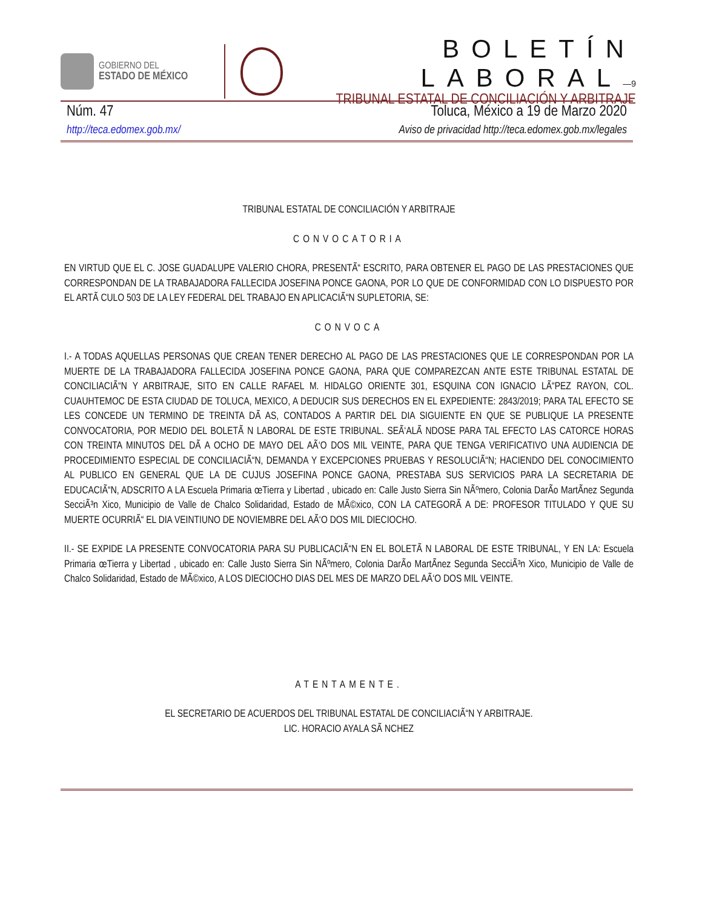GOBIERNO DEL
ESTADO DE MÉXICO
BOLETÍN LABORAL—9
TRIBUNAL ESTATAL DE CONCILIACIÓN Y ARBITRAJE
Núm. 47 Toluca, México a 19 de Marzo 2020
http://teca.edomex.gob.mx/ Aviso de privacidad http://teca.edomex.gob.mx/legales
TRIBUNAL ESTATAL DE CONCILIACIÓN Y ARBITRAJE
CONVOCATORIA
EN VIRTUD QUE EL C. JOSE GUADALUPE VALERIO CHORA, PRESENTÃ“ ESCRITO, PARA OBTENER EL PAGO DE LAS PRESTACIONES QUE CORRESPONDAN DE LA TRABAJADORA FALLECIDA JOSEFINA PONCE GAONA, POR LO QUE DE CONFORMIDAD CON LO DISPUESTO POR EL ARTÃ CULO 503 DE LA LEY FEDERAL DEL TRABAJO EN APLICACIÃ“N SUPLETORIA, SE:
CONVOCA
I.- A TODAS AQUELLAS PERSONAS QUE CREAN TENER DERECHO AL PAGO DE LAS PRESTACIONES QUE LE CORRESPONDAN POR LA MUERTE DE LA TRABAJADORA FALLECIDA JOSEFINA PONCE GAONA, PARA QUE COMPAREZCAN ANTE ESTE TRIBUNAL ESTATAL DE CONCILIACIÃ“N Y ARBITRAJE, SITO EN CALLE RAFAEL M. HIDALGO ORIENTE 301, ESQUINA CON IGNACIO LÃ“PEZ RAYON, COL. CUAUHTEMOC DE ESTA CIUDAD DE TOLUCA, MEXICO, A DEDUCIR SUS DERECHOS EN EL EXPEDIENTE: 2843/2019; PARA TAL EFECTO SE LES CONCEDE UN TERMINO DE TREINTA DÃ AS, CONTADOS A PARTIR DEL DIA SIGUIENTE EN QUE SE PUBLIQUE LA PRESENTE CONVOCATORIA, POR MEDIO DEL BOLETÃ N LABORAL DE ESTE TRIBUNAL. SEÃ‘ALÃ NDOSE PARA TAL EFECTO LAS CATORCE HORAS CON TREINTA MINUTOS DEL DÃ A OCHO DE MAYO DEL AÃ‘O DOS MIL VEINTE, PARA QUE TENGA VERIFICATIVO UNA AUDIENCIA DE PROCEDIMIENTO ESPECIAL DE CONCILIACIÃ“N, DEMANDA Y EXCEPCIONES PRUEBAS Y RESOLUCIÃ“N; HACIENDO DEL CONOCIMIENTO AL PUBLICO EN GENERAL QUE LA DE CUJUS JOSEFINA PONCE GAONA, PRESTABA SUS SERVICIOS PARA LA SECRETARIA DE EDUCACIÃ“N, ADSCRITO A LA Escuela Primaria œTierra y Libertad , ubicado en: Calle Justo Sierra Sin NÃºmero, Colonia DarÃo MartÃnez Segunda SecciÃ³n Xico, Municipio de Valle de Chalco Solidaridad, Estado de MÃ©xico, CON LA CATEGORÃ A DE: PROFESOR TITULADO Y QUE SU MUERTE OCURRIÃ“ EL DIA VEINTIUNO DE NOVIEMBRE DEL AÃ‘O DOS MIL DIECIOCHO.
II.- SE EXPIDE LA PRESENTE CONVOCATORIA PARA SU PUBLICACIÃ“N EN EL BOLETÃ N LABORAL DE ESTE TRIBUNAL, Y EN LA: Escuela Primaria œTierra y Libertad , ubicado en: Calle Justo Sierra Sin NÃºmero, Colonia DarÃo MartÃnez Segunda SecciÃ³n Xico, Municipio de Valle de Chalco Solidaridad, Estado de MÃ©xico, A LOS DIECIOCHO DIAS DEL MES DE MARZO DEL AÃ‘O DOS MIL VEINTE.
ATENTAMENTE.
EL SECRETARIO DE ACUERDOS DEL TRIBUNAL ESTATAL DE CONCILIACIÃ“N Y ARBITRAJE.
LIC. HORACIO AYALA SÃ NCHEZ